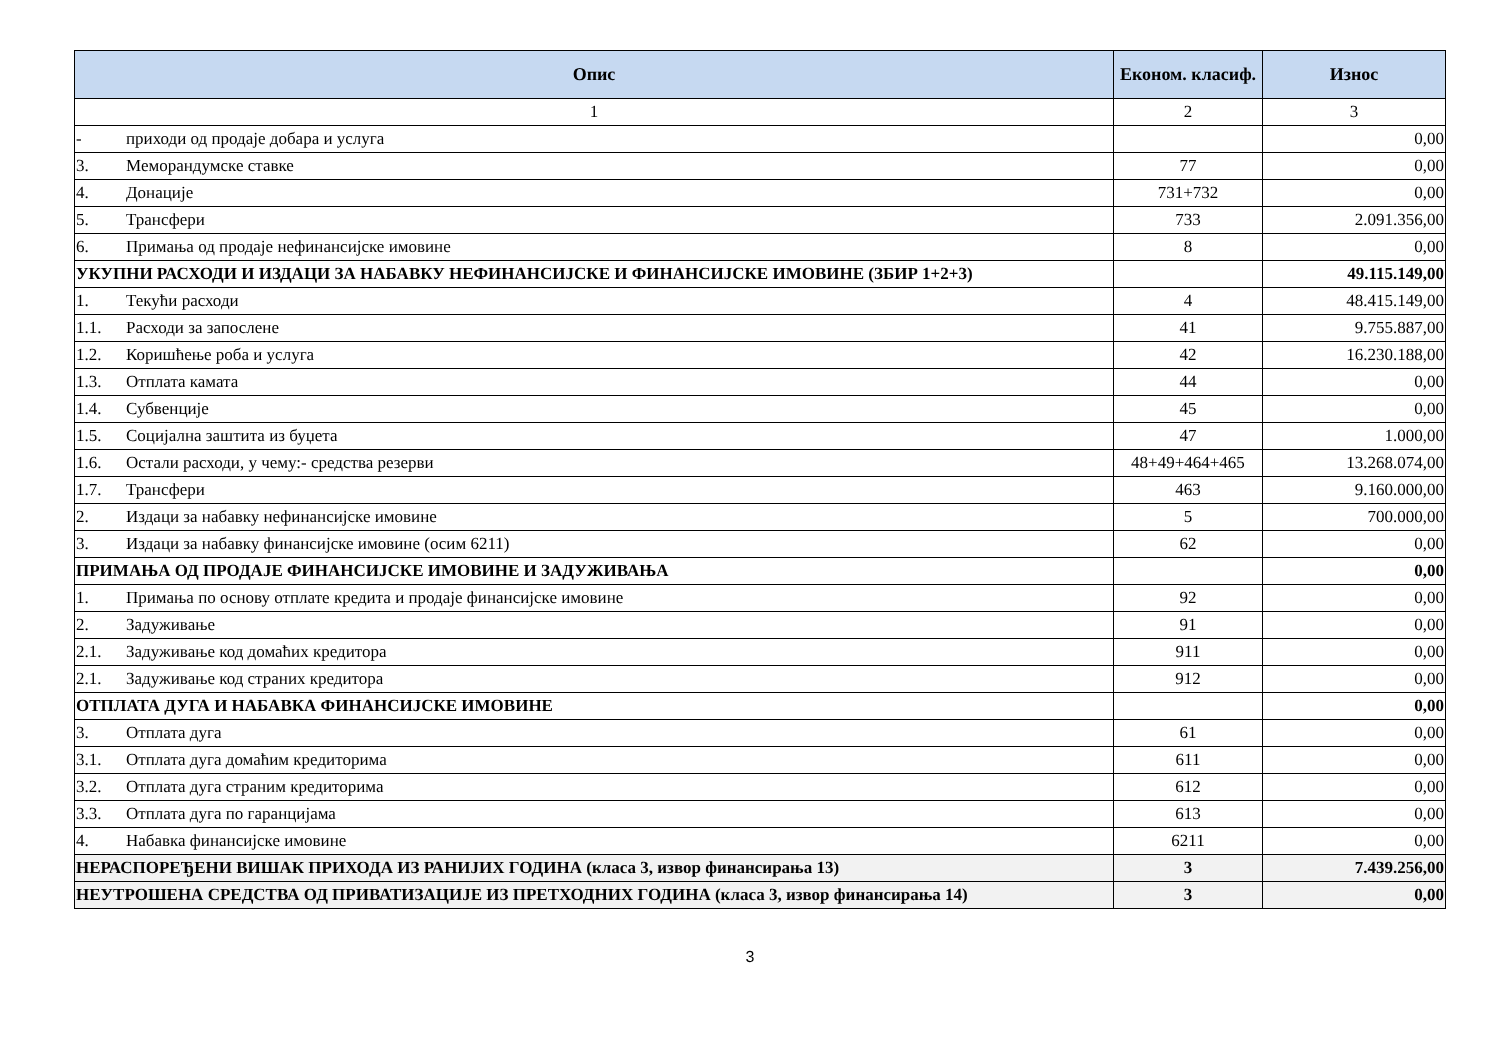| Опис | Економ. класиф. | Износ |
| --- | --- | --- |
| 1 | 2 | 3 |
| - приходи од продаје добара и услуга | | 0,00 |
| 3. Меморандумске ставке | 77 | 0,00 |
| 4. Донације | 731+732 | 0,00 |
| 5. Трансфери | 733 | 2.091.356,00 |
| 6. Примања од продаје нефинансијске имовине | 8 | 0,00 |
| УКУПНИ РАСХОДИ И ИЗДАЦИ ЗА НАБАВКУ НЕФИНАНСИЈСКЕ И ФИНАНСИЈСКЕ ИМОВИНЕ (ЗБИР 1+2+3) | | 49.115.149,00 |
| 1. Текући расходи | 4 | 48.415.149,00 |
| 1.1. Расходи за запослене | 41 | 9.755.887,00 |
| 1.2. Коришћење роба и услуга | 42 | 16.230.188,00 |
| 1.3. Отплата камата | 44 | 0,00 |
| 1.4. Субвенције | 45 | 0,00 |
| 1.5. Социјална заштита из буџета | 47 | 1.000,00 |
| 1.6. Остали расходи, у чему:- средства резерви | 48+49+464+465 | 13.268.074,00 |
| 1.7. Трансфери | 463 | 9.160.000,00 |
| 2. Издаци за набавку нефинансијске имовине | 5 | 700.000,00 |
| 3. Издаци за набавку финансијске имовине (осим 6211) | 62 | 0,00 |
| ПРИМАЊА ОД ПРОДАЈЕ ФИНАНСИЈСКЕ ИМОВИНЕ И ЗАДУЖИВАЊА | | 0,00 |
| 1. Примања по основу отплате кредита и продаје финансијске имовине | 92 | 0,00 |
| 2. Задуживање | 91 | 0,00 |
| 2.1. Задуживање код домаћих кредитора | 911 | 0,00 |
| 2.1. Задуживање код страних кредитора | 912 | 0,00 |
| ОТПЛАТА ДУГА И НАБАВКА ФИНАНСИЈСКЕ ИМОВИНЕ | | 0,00 |
| 3. Отплата дуга | 61 | 0,00 |
| 3.1. Отплата дуга домаћим кредиторима | 611 | 0,00 |
| 3.2. Отплата дуга страним кредиторима | 612 | 0,00 |
| 3.3. Отплата дуга по гаранцијама | 613 | 0,00 |
| 4. Набавка финансијске имовине | 6211 | 0,00 |
| НЕРАСПОРЕЂЕНИ ВИШАК ПРИХОДА ИЗ РАНИЈИХ ГОДИНА (класа 3, извор финансирања 13) | 3 | 7.439.256,00 |
| НЕУТРОШЕНА СРЕДСТВА ОД ПРИВАТИЗАЦИЈЕ ИЗ ПРЕТХОДНИХ ГОДИНА (класа 3, извор финансирања 14) | 3 | 0,00 |
3